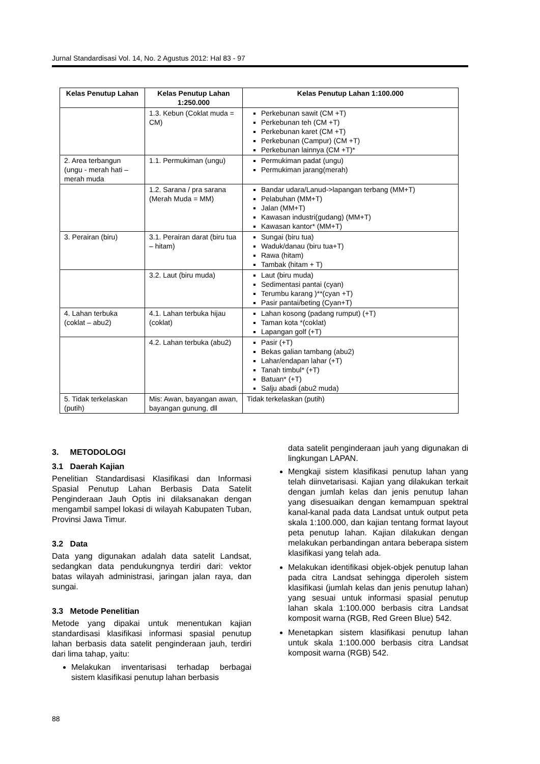Jurnal Standardisasi Vol. 14, No. 2 Agustus 2012: Hal 83 - 97
| Kelas Penutup Lahan | Kelas Penutup Lahan 1:250.000 | Kelas Penutup Lahan 1:100.000 |
| --- | --- | --- |
| | 1.3. Kebun (Coklat muda = CM) | Perkebunan sawit (CM +T) Perkebunan teh (CM +T) Perkebunan karet (CM +T) Perkebunan (Campur) (CM +T) Perkebunan lainnya (CM +T)* |
| 2. Area terbangun (ungu - merah hati – merah muda | 1.1. Permukiman (ungu) | Permukiman padat (ungu) Permukiman jarang(merah) |
| | 1.2. Sarana / pra sarana (Merah Muda = MM) | Bandar udara/Lanud->lapangan terbang (MM+T) Pelabuhan (MM+T) Jalan (MM+T) Kawasan industri(gudang) (MM+T) Kawasan kantor* (MM+T) |
| 3. Perairan (biru) | 3.1. Perairan darat (biru tua – hitam) | Sungai (biru tua) Waduk/danau (biru tua+T) Rawa (hitam) Tambak (hitam + T) |
| | 3.2. Laut (biru muda) | Laut (biru muda) Sedimentasi pantai (cyan) Terumbu karang )**(cyan +T) Pasir pantai/beting (Cyan+T) |
| 4. Lahan terbuka (coklat – abu2) | 4.1. Lahan terbuka hijau (coklat) | Lahan kosong (padang rumput) (+T) Taman kota *(coklat) Lapangan golf (+T) |
| | 4.2. Lahan terbuka (abu2) | Pasir (+T) Bekas galian tambang (abu2) Lahar/endapan lahar (+T) Tanah timbul* (+T) Batuan* (+T) Salju abadi (abu2 muda) |
| 5. Tidak terkelaskan (putih) | Mis: Awan, bayangan awan, bayangan gunung, dll | Tidak terkelaskan (putih) |
3. METODOLOGI
3.1 Daerah Kajian
Penelitian Standardisasi Klasifikasi dan Informasi Spasial Penutup Lahan Berbasis Data Satelit Penginderaan Jauh Optis ini dilaksanakan dengan mengambil sampel lokasi di wilayah Kabupaten Tuban, Provinsi Jawa Timur.
3.2 Data
Data yang digunakan adalah data satelit Landsat, sedangkan data pendukungnya terdiri dari: vektor batas wilayah administrasi, jaringan jalan raya, dan sungai.
3.3 Metode Penelitian
Metode yang dipakai untuk menentukan kajian standardisasi klasifikasi informasi spasial penutup lahan berbasis data satelit penginderaan jauh, terdiri dari lima tahap, yaitu:
Melakukan inventarisasi terhadap berbagai sistem klasifikasi penutup lahan berbasis
data satelit penginderaan jauh yang digunakan di lingkungan LAPAN.
Mengkaji sistem klasifikasi penutup lahan yang telah diinvetarisasi. Kajian yang dilakukan terkait dengan jumlah kelas dan jenis penutup lahan yang disesuaikan dengan kemampuan spektral kanal-kanal pada data Landsat untuk output peta skala 1:100.000, dan kajian tentang format layout peta penutup lahan. Kajian dilakukan dengan melakukan perbandingan antara beberapa sistem klasifikasi yang telah ada.
Melakukan identifikasi objek-objek penutup lahan pada citra Landsat sehingga diperoleh sistem klasifikasi (jumlah kelas dan jenis penutup lahan) yang sesuai untuk informasi spasial penutup lahan skala 1:100.000 berbasis citra Landsat komposit warna (RGB, Red Green Blue) 542.
Menetapkan sistem klasifikasi penutup lahan untuk skala 1:100.000 berbasis citra Landsat komposit warna (RGB) 542.
88